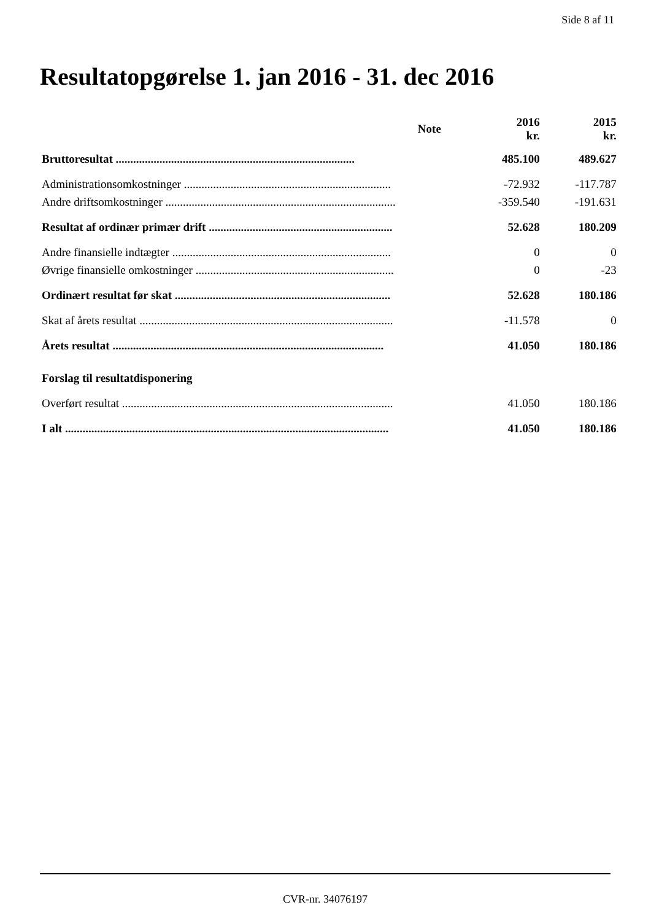Side 8 af 11
Resultatopgørelse 1. jan 2016 - 31. dec 2016
| | Note | 2016 kr. | 2015 kr. |
| --- | --- | --- | --- |
| Bruttoresultat .................................................................................. | | 485.100 | 489.627 |
| Administrationsomkostninger ....................................................................... | | -72.932 | -117.787 |
| Andre driftsomkostninger ............................................................................... | | -359.540 | -191.631 |
| Resultat af ordinær primær drift ............................................................... | | 52.628 | 180.209 |
| Andre finansielle indtægter ........................................................................... | | 0 | 0 |
| Øvrige finansielle omkostninger .................................................................... | | 0 | -23 |
| Ordinært resultat før skat .......................................................................... | | 52.628 | 180.186 |
| Skat af årets resultat ....................................................................................... | | -11.578 | 0 |
| Årets resultat ............................................................................................. | | 41.050 | 180.186 |
| Forslag til resultatdisponering | | | |
| Overført resultat ............................................................................................. | | 41.050 | 180.186 |
| I alt ............................................................................................................... | | 41.050 | 180.186 |
CVR-nr. 34076197